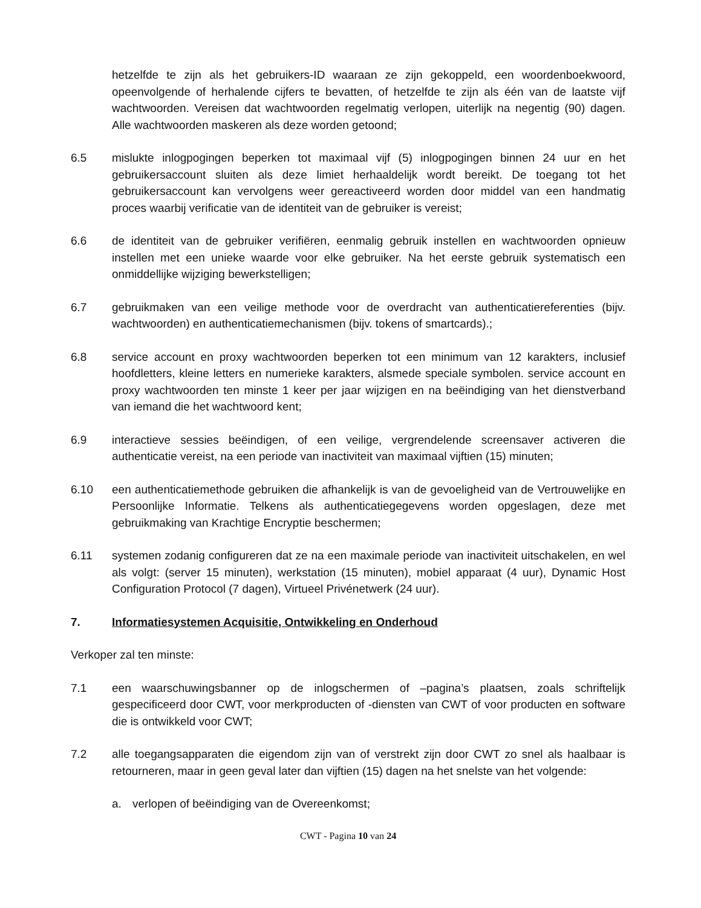hetzelfde te zijn als het gebruikers-ID waaraan ze zijn gekoppeld, een woordenboekwoord, opeenvolgende of herhalende cijfers te bevatten, of hetzelfde te zijn als één van de laatste vijf wachtwoorden. Vereisen dat wachtwoorden regelmatig verlopen, uiterlijk na negentig (90) dagen. Alle wachtwoorden maskeren als deze worden getoond;
6.5 mislukte inlogpogingen beperken tot maximaal vijf (5) inlogpogingen binnen 24 uur en het gebruikersaccount sluiten als deze limiet herhaaldelijk wordt bereikt. De toegang tot het gebruikersaccount kan vervolgens weer gereactiveerd worden door middel van een handmatig proces waarbij verificatie van de identiteit van de gebruiker is vereist;
6.6 de identiteit van de gebruiker verifiëren, eenmalig gebruik instellen en wachtwoorden opnieuw instellen met een unieke waarde voor elke gebruiker. Na het eerste gebruik systematisch een onmiddellijke wijziging bewerkstelligen;
6.7 gebruikmaken van een veilige methode voor de overdracht van authenticatiereferenties (bijv. wachtwoorden) en authenticatiemechanismen (bijv. tokens of smartcards).;
6.8 service account en proxy wachtwoorden beperken tot een minimum van 12 karakters, inclusief hoofdletters, kleine letters en numerieke karakters, alsmede speciale symbolen. service account en proxy wachtwoorden ten minste 1 keer per jaar wijzigen en na beëindiging van het dienstverband van iemand die het wachtwoord kent;
6.9 interactieve sessies beëindigen, of een veilige, vergrendelende screensaver activeren die authenticatie vereist, na een periode van inactiviteit van maximaal vijftien (15) minuten;
6.10 een authenticatiemethode gebruiken die afhankelijk is van de gevoeligheid van de Vertrouwelijke en Persoonlijke Informatie. Telkens als authenticatiegegevens worden opgeslagen, deze met gebruikmaking van Krachtige Encryptie beschermen;
6.11 systemen zodanig configureren dat ze na een maximale periode van inactiviteit uitschakelen, en wel als volgt: (server 15 minuten), werkstation (15 minuten), mobiel apparaat (4 uur), Dynamic Host Configuration Protocol (7 dagen), Virtueel Privénetwerk (24 uur).
7. Informatiesystemen Acquisitie, Ontwikkeling en Onderhoud
Verkoper zal ten minste:
7.1 een waarschuwingsbanner op de inlogschermen of –pagina’s plaatsen, zoals schriftelijk gespecificeerd door CWT, voor merkproducten of -diensten van CWT of voor producten en software die is ontwikkeld voor CWT;
7.2 alle toegangsapparaten die eigendom zijn van of verstrekt zijn door CWT zo snel als haalbaar is retourneren, maar in geen geval later dan vijftien (15) dagen na het snelste van het volgende:
a. verlopen of beëindiging van de Overeenkomst;
CWT - Pagina 10 van 24